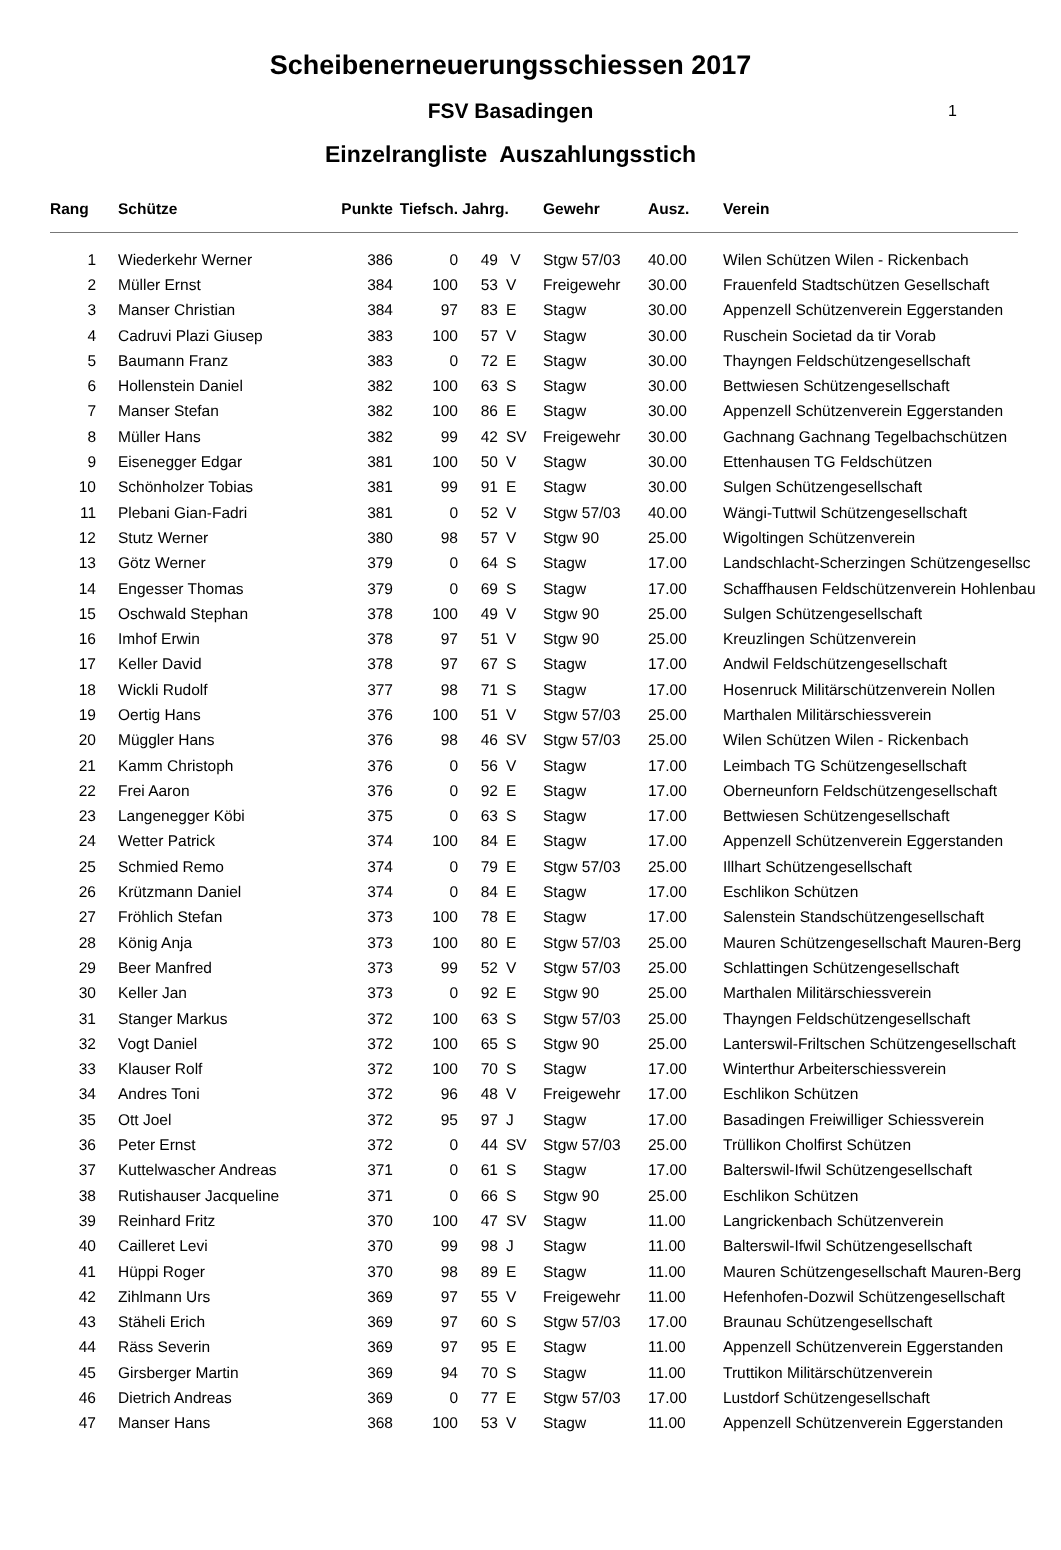1
Scheibenerneuerungsschiessen 2017
FSV Basadingen
Einzelrangliste Auszahlungsstich
| Rang | Schütze | Punkte | Tiefsch. | Jahrg. | | Gewehr | Ausz. | Verein |
| --- | --- | --- | --- | --- | --- | --- | --- | --- |
| 1 | Wiederkehr Werner | 386 | 0 | 49 | V | Stgw 57/03 | 40.00 | Wilen Schützen Wilen - Rickenbach |
| 2 | Müller Ernst | 384 | 100 | 53 | V | Freigewehr | 30.00 | Frauenfeld Stadtschützen Gesellschaft |
| 3 | Manser Christian | 384 | 97 | 83 | E | Stagw | 30.00 | Appenzell Schützenverein Eggerstanden |
| 4 | Cadruvi Plazi Giusep | 383 | 100 | 57 | V | Stagw | 30.00 | Ruschein Societad da tir Vorab |
| 5 | Baumann Franz | 383 | 0 | 72 | E | Stagw | 30.00 | Thayngen Feldschützengesellschaft |
| 6 | Hollenstein Daniel | 382 | 100 | 63 | S | Stagw | 30.00 | Bettwiesen Schützengesellschaft |
| 7 | Manser Stefan | 382 | 100 | 86 | E | Stagw | 30.00 | Appenzell Schützenverein Eggerstanden |
| 8 | Müller Hans | 382 | 99 | 42 | SV | Freigewehr | 30.00 | Gachnang Gachnang Tegelbachschützen |
| 9 | Eisenegger Edgar | 381 | 100 | 50 | V | Stagw | 30.00 | Ettenhausen TG Feldschützen |
| 10 | Schönholzer Tobias | 381 | 99 | 91 | E | Stagw | 30.00 | Sulgen Schützengesellschaft |
| 11 | Plebani Gian-Fadri | 381 | 0 | 52 | V | Stgw 57/03 | 40.00 | Wängi-Tuttwil Schützengesellschaft |
| 12 | Stutz Werner | 380 | 98 | 57 | V | Stgw 90 | 25.00 | Wigoltingen Schützenverein |
| 13 | Götz Werner | 379 | 0 | 64 | S | Stagw | 17.00 | Landschlacht-Scherzingen Schützengesellsc |
| 14 | Engesser Thomas | 379 | 0 | 69 | S | Stagw | 17.00 | Schaffhausen Feldschützenverein Hohlenbau |
| 15 | Oschwald Stephan | 378 | 100 | 49 | V | Stgw 90 | 25.00 | Sulgen Schützengesellschaft |
| 16 | Imhof Erwin | 378 | 97 | 51 | V | Stgw 90 | 25.00 | Kreuzlingen Schützenverein |
| 17 | Keller David | 378 | 97 | 67 | S | Stagw | 17.00 | Andwil Feldschützengesellschaft |
| 18 | Wickli Rudolf | 377 | 98 | 71 | S | Stagw | 17.00 | Hosenruck Militärschützenverein Nollen |
| 19 | Oertig Hans | 376 | 100 | 51 | V | Stgw 57/03 | 25.00 | Marthalen Militärschiessverein |
| 20 | Müggler Hans | 376 | 98 | 46 | SV | Stgw 57/03 | 25.00 | Wilen Schützen Wilen - Rickenbach |
| 21 | Kamm Christoph | 376 | 0 | 56 | V | Stagw | 17.00 | Leimbach TG Schützengesellschaft |
| 22 | Frei Aaron | 376 | 0 | 92 | E | Stagw | 17.00 | Oberneunforn Feldschützengesellschaft |
| 23 | Langenegger Köbi | 375 | 0 | 63 | S | Stagw | 17.00 | Bettwiesen Schützengesellschaft |
| 24 | Wetter Patrick | 374 | 100 | 84 | E | Stagw | 17.00 | Appenzell Schützenverein Eggerstanden |
| 25 | Schmied Remo | 374 | 0 | 79 | E | Stgw 57/03 | 25.00 | Illhart Schützengesellschaft |
| 26 | Krützmann Daniel | 374 | 0 | 84 | E | Stagw | 17.00 | Eschlikon Schützen |
| 27 | Fröhlich Stefan | 373 | 100 | 78 | E | Stagw | 17.00 | Salenstein Standschützengesellschaft |
| 28 | König Anja | 373 | 100 | 80 | E | Stgw 57/03 | 25.00 | Mauren Schützengesellschaft Mauren-Berg |
| 29 | Beer Manfred | 373 | 99 | 52 | V | Stgw 57/03 | 25.00 | Schlattingen Schützengesellschaft |
| 30 | Keller Jan | 373 | 0 | 92 | E | Stgw 90 | 25.00 | Marthalen Militärschiessverein |
| 31 | Stanger Markus | 372 | 100 | 63 | S | Stgw 57/03 | 25.00 | Thayngen Feldschützengesellschaft |
| 32 | Vogt Daniel | 372 | 100 | 65 | S | Stgw 90 | 25.00 | Lanterswil-Friltschen Schützengesellschaft |
| 33 | Klauser Rolf | 372 | 100 | 70 | S | Stagw | 17.00 | Winterthur Arbeiterschiessverein |
| 34 | Andres Toni | 372 | 96 | 48 | V | Freigewehr | 17.00 | Eschlikon Schützen |
| 35 | Ott Joel | 372 | 95 | 97 | J | Stagw | 17.00 | Basadingen Freiwilliger Schiessverein |
| 36 | Peter Ernst | 372 | 0 | 44 | SV | Stgw 57/03 | 25.00 | Trüllikon Cholfirst Schützen |
| 37 | Kuttelwascher Andreas | 371 | 0 | 61 | S | Stagw | 17.00 | Balterswil-Ifwil Schützengesellschaft |
| 38 | Rutishauser Jacqueline | 371 | 0 | 66 | S | Stgw 90 | 25.00 | Eschlikon Schützen |
| 39 | Reinhard Fritz | 370 | 100 | 47 | SV | Stagw | 11.00 | Langrickenbach Schützenverein |
| 40 | Cailleret Levi | 370 | 99 | 98 | J | Stagw | 11.00 | Balterswil-Ifwil Schützengesellschaft |
| 41 | Hüppi Roger | 370 | 98 | 89 | E | Stagw | 11.00 | Mauren Schützengesellschaft Mauren-Berg |
| 42 | Zihlmann Urs | 369 | 97 | 55 | V | Freigewehr | 11.00 | Hefenhofen-Dozwil Schützengesellschaft |
| 43 | Stäheli Erich | 369 | 97 | 60 | S | Stgw 57/03 | 17.00 | Braunau Schützengesellschaft |
| 44 | Räss Severin | 369 | 97 | 95 | E | Stagw | 11.00 | Appenzell Schützenverein Eggerstanden |
| 45 | Girsberger Martin | 369 | 94 | 70 | S | Stagw | 11.00 | Truttikon Militärschützenverein |
| 46 | Dietrich Andreas | 369 | 0 | 77 | E | Stgw 57/03 | 17.00 | Lustdorf Schützengesellschaft |
| 47 | Manser Hans | 368 | 100 | 53 | V | Stagw | 11.00 | Appenzell Schützenverein Eggerstanden |